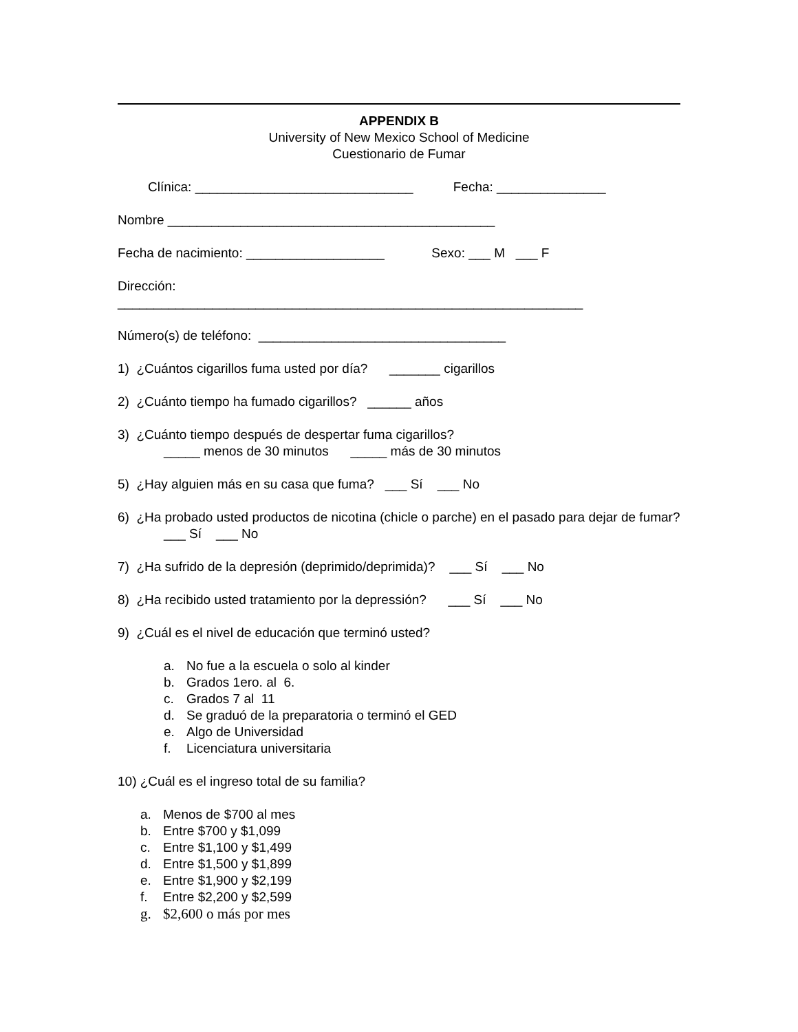APPENDIX B
University of New Mexico School of Medicine
Cuestionario de Fumar
Clínica: ______________________________ Fecha: _______________
Nombre _____________________________________________
Fecha de nacimiento: ___________________ Sexo: ___ M ___ F
Dirección:
________________________________________________________________
Número(s) de teléfono: __________________________________
1) ¿Cuántos cigarillos fuma usted por día? _______ cigarillos
2) ¿Cuánto tiempo ha fumado cigarillos? ______ años
3) ¿Cuánto tiempo después de despertar fuma cigarillos?
_____ menos de 30 minutos _____ más de 30 minutos
5) ¿Hay alguien más en su casa que fuma? ___ Sí ___ No
6) ¿Ha probado usted productos de nicotina (chicle o parche) en el pasado para dejar de fumar?
___ Sí ___ No
7) ¿Ha sufrido de la depresión (deprimido/deprimida)? ___ Sí ___ No
8) ¿Ha recibido usted tratamiento por la depressión? ___ Sí ___ No
9) ¿Cuál es el nivel de educación que terminó usted?
a. No fue a la escuela o solo al kinder
b. Grados 1ero. al 6.
c. Grados 7 al 11
d. Se graduó de la preparatoria o terminó el GED
e. Algo de Universidad
f. Licenciatura universitaria
10) ¿Cuál es el ingreso total de su familia?
a. Menos de $700 al mes
b. Entre $700 y $1,099
c. Entre $1,100 y $1,499
d. Entre $1,500 y $1,899
e. Entre $1,900 y $2,199
f. Entre $2,200 y $2,599
g. $2,600 o más por mes